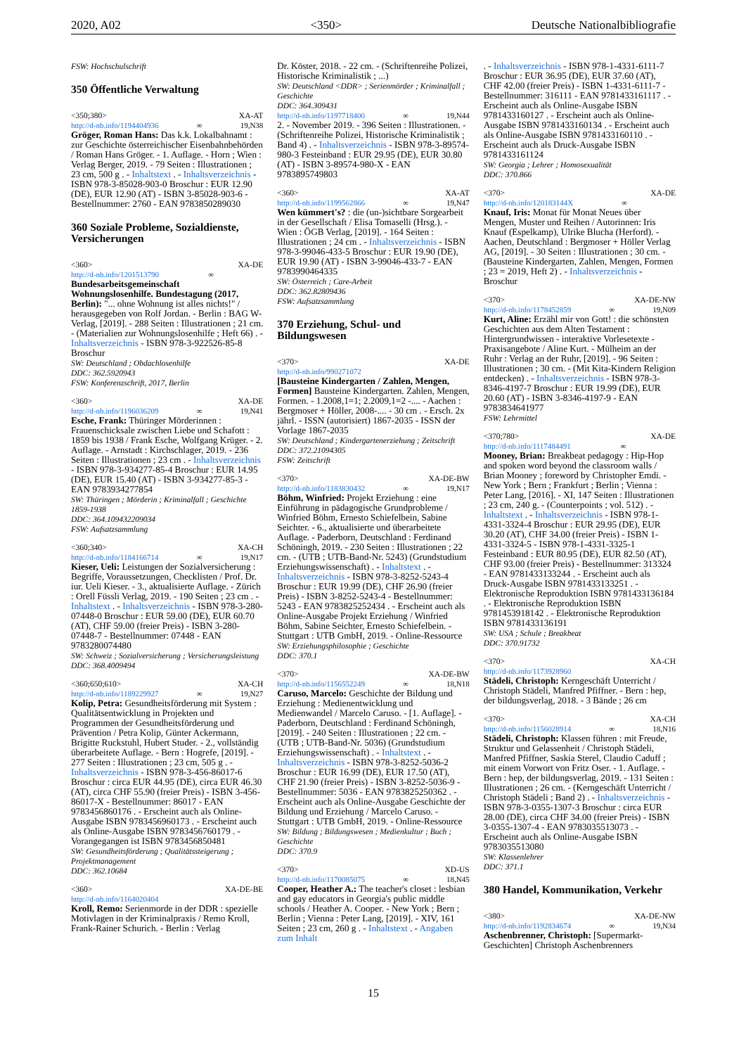2020, A02 <350> Deutsche Nationalbibliografie
FSW: Hochschulschrift
350 Öffentliche Verwaltung
<350;380> XA-AT
http://d-nb.info/1194404936 ∞ 19,N38
Gröger, Roman Hans: Das k.k. Lokalbahnamt : zur Geschichte österreichischer Eisenbahnbehörden / Roman Hans Gröger. - 1. Auflage. - Horn ; Wien : Verlag Berger, 2019. - 79 Seiten : Illustrationen ; 23 cm, 500 g . - Inhaltstext . - Inhaltsverzeichnis - ISBN 978-3-85028-903-0 Broschur : EUR 12.90 (DE), EUR 12.90 (AT) - ISBN 3-85028-903-6 - Bestellnummer: 2760 - EAN 9783850289030
360 Soziale Probleme, Sozialdienste, Versicherungen
<360> XA-DE
http://d-nb.info/1201513790 ∞
Bundesarbeitsgemeinschaft Wohnungslosenhilfe. Bundestagung (2017, Berlin): "... ohne Wohnung ist alles nichts!" / herausgegeben von Rolf Jordan. - Berlin : BAG W-Verlag, [2019]. - 288 Seiten : Illustrationen ; 21 cm. - (Materialien zur Wohnungslosenhilfe ; Heft 66) . - Inhaltsverzeichnis - ISBN 978-3-922526-85-8 Broschur
SW: Deutschland ; Obdachlosenhilfe
DDC: 362.5920943
FSW: Konferenzschrift, 2017, Berlin
<360> XA-DE
http://d-nb.info/1196036209 ∞ 19,N41
Esche, Frank: Thüringer Mörderinnen : Frauenschicksale zwischen Liebe und Schafott : 1859 bis 1938 / Frank Esche, Wolfgang Krüger. - 2. Auflage. - Arnstadt : Kirchschlager, 2019. - 236 Seiten : Illustrationen ; 23 cm . - Inhaltsverzeichnis - ISBN 978-3-934277-85-4 Broschur : EUR 14.95 (DE), EUR 15.40 (AT) - ISBN 3-934277-85-3 - EAN 9783934277854
SW: Thüringen ; Mörderin ; Kriminalfall ; Geschichte 1859-1938
DDC: 364.109432209034
FSW: Aufsatzsammlung
<360;340> XA-CH
http://d-nb.info/1184166714 ∞ 19,N17
Kieser, Ueli: Leistungen der Sozialversicherung : Begriffe, Voraussetzungen, Checklisten / Prof. Dr. iur. Ueli Kieser. - 3., aktualisierte Auflage. - Zürich : Orell Füssli Verlag, 2019. - 190 Seiten ; 23 cm . - Inhaltstext . - Inhaltsverzeichnis - ISBN 978-3-280-07448-0 Broschur : EUR 59.00 (DE), EUR 60.70 (AT), CHF 59.00 (freier Preis) - ISBN 3-280-07448-7 - Bestellnummer: 07448 - EAN 9783280074480
SW: Schweiz ; Sozialversicherung ; Versicherungsleistung
DDC: 368.4009494
<360;650;610> XA-CH
http://d-nb.info/1189229927 ∞ 19,N27
Kolip, Petra: Gesundheitsförderung mit System : Qualitätsentwicklung in Projekten und Programmen der Gesundheitsförderung und Prävention / Petra Kolip, Günter Ackermann, Brigitte Ruckstuhl, Hubert Studer. - 2., vollständig überarbeitete Auflage. - Bern : Hogrefe, [2019]. - 277 Seiten : Illustrationen ; 23 cm, 505 g . - Inhaltsverzeichnis - ISBN 978-3-456-86017-6 Broschur : circa EUR 44.95 (DE), circa EUR 46.30 (AT), circa CHF 55.90 (freier Preis) - ISBN 3-456-86017-X - Bestellnummer: 86017 - EAN 9783456860176 . - Erscheint auch als Online-Ausgabe ISBN 9783456960173 . - Erscheint auch als Online-Ausgabe ISBN 9783456760179 . - Vorangegangen ist ISBN 9783456850481
SW: Gesundheitsförderung ; Qualitätssteigerung ; Projektmanagement
DDC: 362.10684
<360> XA-DE-BE
http://d-nb.info/1164020404
Kroll, Remo: Serienmorde in der DDR : spezielle Motivlagen in der Kriminalpraxis / Remo Kroll, Frank-Rainer Schurich. - Berlin : Verlag
Dr. Köster, 2018. - 22 cm. - (Schriftenreihe Polizei, Historische Kriminalistik ; ...)
SW: Deutschland <DDR> ; Serienmörder ; Kriminalfall ; Geschichte
DDC: 364.309431
http://d-nb.info/1197718400 ∞ 19,N44
2. - November 2019. - 396 Seiten : Illustrationen. - (Schriftenreihe Polizei, Historische Kriminalistik ; Band 4) . - Inhaltsverzeichnis - ISBN 978-3-89574-980-3 Festeinband : EUR 29.95 (DE), EUR 30.80 (AT) - ISBN 3-89574-980-X - EAN 9783895749803
<360> XA-AT
http://d-nb.info/1199562866 ∞ 19,N47
Wen kümmert's? : die (un-)sichtbare Sorgearbeit in der Gesellschaft / Elisa Tomaselli (Hrsg.). - Wien : ÖGB Verlag, [2019]. - 164 Seiten : Illustrationen ; 24 cm . - Inhaltsverzeichnis - ISBN 978-3-99046-433-5 Broschur : EUR 19.90 (DE), EUR 19.90 (AT) - ISBN 3-99046-433-7 - EAN 9783990464335
SW: Österreich ; Care-Arbeit
DDC: 362.82809436
FSW: Aufsatzsammlung
370 Erziehung, Schul- und Bildungswesen
<370> XA-DE
http://d-nb.info/990271072
[Bausteine Kindergarten / Zahlen, Mengen, Formen] Bausteine Kindergarten. Zahlen, Mengen, Formen. - 1.2008,1=1; 2.2009,1=2 -.... - Aachen : Bergmoser + Höller, 2008-.... - 30 cm . - Ersch. 2x jährl. - ISSN (autorisiert) 1867-2035 - ISSN der Vorlage 1867-2035
SW: Deutschland ; Kindergartenerziehung ; Zeitschrift
DDC: 372.21094305
FSW: Zeitschrift
<370> XA-DE-BW
http://d-nb.info/1183830432 ∞ 19,N17
Böhm, Winfried: Projekt Erziehung : eine Einführung in pädagogische Grundprobleme / Winfried Böhm, Ernesto Schiefelbein, Sabine Seichter. - 6., aktualisierte und überarbeitete Auflage. - Paderborn, Deutschland : Ferdinand Schöningh, 2019. - 230 Seiten : Illustrationen ; 22 cm. - (UTB ; UTB-Band-Nr. 5243) (Grundstudium Erziehungswissenschaft) . - Inhaltstext . - Inhaltsverzeichnis - ISBN 978-3-8252-5243-4 Broschur : EUR 19.99 (DE), CHF 26.90 (freier Preis) - ISBN 3-8252-5243-4 - Bestellnummer: 5243 - EAN 9783825252434 . - Erscheint auch als Online-Ausgabe Projekt Erziehung / Winfried Böhm, Sabine Seichter, Ernesto Schiefelbein. - Stuttgart : UTB GmbH, 2019. - Online-Ressource
SW: Erziehungsphilosophie ; Geschichte
DDC: 370.1
<370> XA-DE-BW
http://d-nb.info/1156552249 ∞ 18,N18
Caruso, Marcelo: Geschichte der Bildung und Erziehung : Medienentwicklung und Medienwandel / Marcelo Caruso. - [1. Auflage]. - Paderborn, Deutschland : Ferdinand Schöningh, [2019]. - 240 Seiten : Illustrationen ; 22 cm. - (UTB ; UTB-Band-Nr. 5036) (Grundstudium Erziehungswissenschaft) . - Inhaltstext . - Inhaltsverzeichnis - ISBN 978-3-8252-5036-2 Broschur : EUR 16.99 (DE), EUR 17.50 (AT), CHF 21.90 (freier Preis) - ISBN 3-8252-5036-9 - Bestellnummer: 5036 - EAN 9783825250362 . - Erscheint auch als Online-Ausgabe Geschichte der Bildung und Erziehung / Marcelo Caruso. - Stuttgart : UTB GmbH, 2019. - Online-Ressource
SW: Bildung ; Bildungswesen ; Medienkultur ; Buch ; Geschichte
DDC: 370.9
<370> XD-US
http://d-nb.info/1170085075 ∞ 18,N45
Cooper, Heather A.: The teacher's closet : lesbian and gay educators in Georgia's public middle schools / Heather A. Cooper. - New York ; Bern ; Berlin ; Vienna : Peter Lang, [2019]. - XIV, 161 Seiten ; 23 cm, 260 g . - Inhaltstext . - Angaben zum Inhalt
. - Inhaltsverzeichnis - ISBN 978-1-4331-6111-7 Broschur : EUR 36.95 (DE), EUR 37.60 (AT), CHF 42.00 (freier Preis) - ISBN 1-4331-6111-7 - Bestellnummer: 316111 - EAN 9781433161117 . - Erscheint auch als Online-Ausgabe ISBN 9781433160127 . - Erscheint auch als Online-Ausgabe ISBN 9781433160134 . - Erscheint auch als Online-Ausgabe ISBN 9781433160110 . - Erscheint auch als Druck-Ausgabe ISBN 9781433161124
SW: Georgia ; Lehrer ; Homosexualität
DDC: 370.866
<370> XA-DE
http://d-nb.info/120183144X ∞
Knauf, Iris: Monat für Monat Neues über Mengen, Muster und Reihen / Autorinnen: Iris Knauf (Espelkamp), Ulrike Blucha (Herford). - Aachen, Deutschland : Bergmoser + Höller Verlag AG, [2019]. - 30 Seiten : Illustrationen ; 30 cm. - (Bausteine Kindergarten, Zahlen, Mengen, Formen ; 23 = 2019, Heft 2) . - Inhaltsverzeichnis - Broschur
<370> XA-DE-NW
http://d-nb.info/1178452859 ∞ 19,N09
Kurt, Aline: Erzähl mir von Gott! : die schönsten Geschichten aus dem Alten Testament : Hintergrundwissen - interaktive Vorlesetexte - Praxisangebote / Aline Kurt. - Mülheim an der Ruhr : Verlag an der Ruhr, [2019]. - 96 Seiten : Illustrationen ; 30 cm. - (Mit Kita-Kindern Religion entdecken) . - Inhaltsverzeichnis - ISBN 978-3-8346-4197-7 Broschur : EUR 19.99 (DE), EUR 20.60 (AT) - ISBN 3-8346-4197-9 - EAN 9783834641977
FSW: Lehrmittel
<370;780> XA-DE
http://d-nb.info/1117484491 ∞
Mooney, Brian: Breakbeat pedagogy : Hip-Hop and spoken word beyond the classroom walls / Brian Mooney ; foreword by Christopher Emdi. - New York ; Bern ; Frankfurt ; Berlin ; Vienna : Peter Lang, [2016]. - XI, 147 Seiten : Illustrationen ; 23 cm, 240 g. - (Counterpoints ; vol. 512) . - Inhaltstext . - Inhaltsverzeichnis - ISBN 978-1-4331-3324-4 Broschur : EUR 29.95 (DE), EUR 30.20 (AT), CHF 34.00 (freier Preis) - ISBN 1-4331-3324-5 - ISBN 978-1-4331-3325-1 Festeinband : EUR 80.95 (DE), EUR 82.50 (AT), CHF 93.00 (freier Preis) - Bestellnummer: 313324 - EAN 9781433133244 . - Erscheint auch als Druck-Ausgabe ISBN 9781433133251 . - Elektronische Reproduktion ISBN 9781433136184 . - Elektronische Reproduktion ISBN 9781453918142 . - Elektronische Reproduktion ISBN 9781433136191
SW: USA ; Schule ; Breakbeat
DDC: 370.91732
<370> XA-CH
http://d-nb.info/1173928960
Städeli, Christoph: Kerngeschäft Unterricht / Christoph Städeli, Manfred Pfiffner. - Bern : hep, der bildungsverlag, 2018. - 3 Bände ; 26 cm
<370> XA-CH
http://d-nb.info/1156028914 ∞ 18,N16
Städeli, Christoph: Klassen führen : mit Freude, Struktur und Gelassenheit / Christoph Städeli, Manfred Pfiffner, Saskia Sterel, Claudio Caduff ; mit einem Vorwort von Fritz Oser. - 1. Auflage. - Bern : hep, der bildungsverlag, 2019. - 131 Seiten : Illustrationen ; 26 cm. - (Kerngeschäft Unterricht / Christoph Städeli ; Band 2) . - Inhaltsverzeichnis - ISBN 978-3-0355-1307-3 Broschur : circa EUR 28.00 (DE), circa CHF 34.00 (freier Preis) - ISBN 3-0355-1307-4 - EAN 9783035513073 . - Erscheint auch als Online-Ausgabe ISBN 9783035513080
SW: Klassenlehrer
DDC: 371.1
380 Handel, Kommunikation, Verkehr
<380> XA-DE-NW
http://d-nb.info/1192834674 ∞ 19,N34
Aschenbrenner, Christoph: [Supermarkt-Geschichten] Christoph Aschenbrenners
15